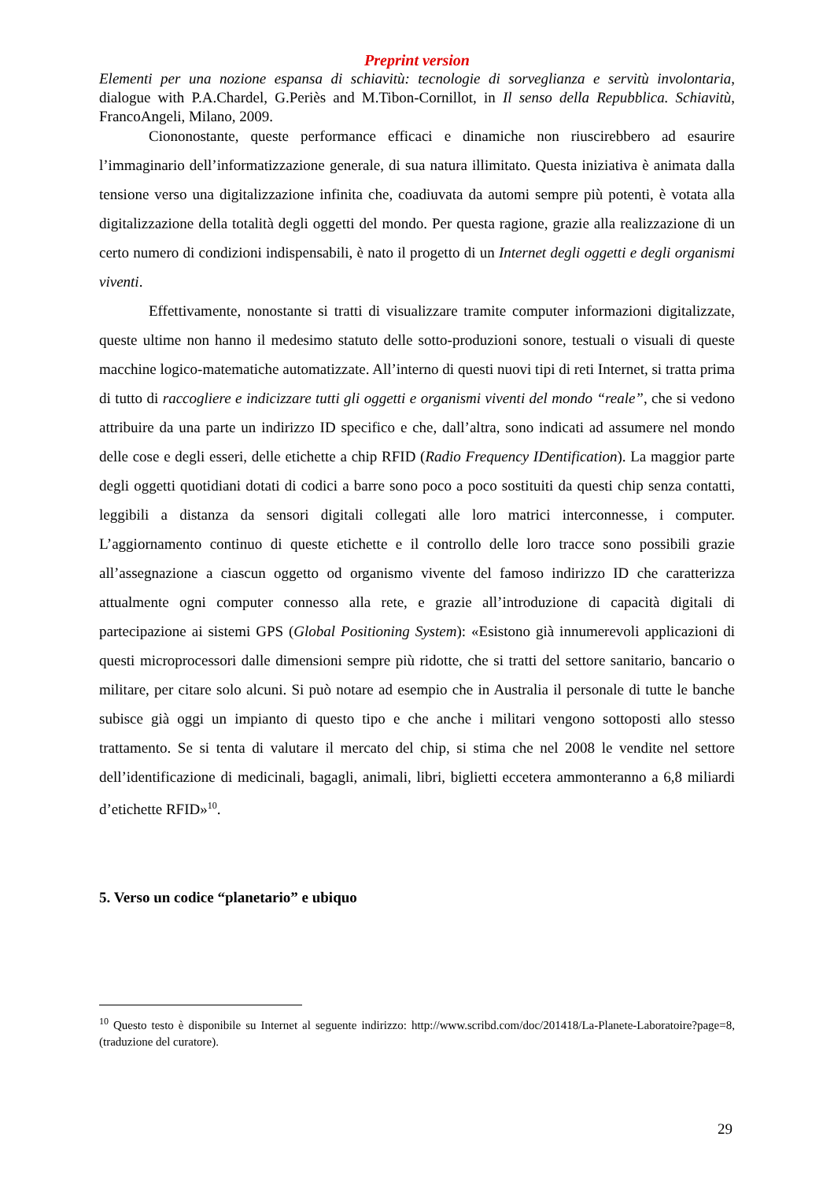Preprint version
Elementi per una nozione espansa di schiavitù: tecnologie di sorveglianza e servitù involontaria, dialogue with P.A.Chardel, G.Periès and M.Tibon-Cornillot, in Il senso della Repubblica. Schiavitù, FrancoAngeli, Milano, 2009.
Ciononostante, queste performance efficaci e dinamiche non riuscirebbero ad esaurire l’immaginario dell’informatizzazione generale, di sua natura illimitato. Questa iniziativa è animata dalla tensione verso una digitalizzazione infinita che, coadiuvata da automi sempre più potenti, è votata alla digitalizzazione della totalità degli oggetti del mondo. Per questa ragione, grazie alla realizzazione di un certo numero di condizioni indispensabili, è nato il progetto di un Internet degli oggetti e degli organismi viventi.
Effettivamente, nonostante si tratti di visualizzare tramite computer informazioni digitalizzate, queste ultime non hanno il medesimo statuto delle sotto-produzioni sonore, testuali o visuali di queste macchine logico-matematiche automatizzate. All’interno di questi nuovi tipi di reti Internet, si tratta prima di tutto di raccogliere e indicizzare tutti gli oggetti e organismi viventi del mondo “reale”, che si vedono attribuire da una parte un indirizzo ID specifico e che, dall’altra, sono indicati ad assumere nel mondo delle cose e degli esseri, delle etichette a chip RFID (Radio Frequency IDentification). La maggior parte degli oggetti quotidiani dotati di codici a barre sono poco a poco sostituiti da questi chip senza contatti, leggibili a distanza da sensori digitali collegati alle loro matrici interconnesse, i computer. L’aggiornamento continuo di queste etichette e il controllo delle loro tracce sono possibili grazie all’assegnazione a ciascun oggetto od organismo vivente del famoso indirizzo ID che caratterizza attualmente ogni computer connesso alla rete, e grazie all’introduzione di capacità digitali di partecipazione ai sistemi GPS (Global Positioning System): «Esistono già innumerevoli applicazioni di questi microprocessori dalle dimensioni sempre più ridotte, che si tratti del settore sanitario, bancario o militare, per citare solo alcuni. Si può notare ad esempio che in Australia il personale di tutte le banche subisce già oggi un impianto di questo tipo e che anche i militari vengono sottoposti allo stesso trattamento. Se si tenta di valutare il mercato del chip, si stima che nel 2008 le vendite nel settore dell’identificazione di medicinali, bagagli, animali, libri, biglietti eccetera ammonteranno a 6,8 miliardi d’etichette RFID»<sup>10</sup>.
5. Verso un codice “planetario” e ubiquo
<sup>10</sup> Questo testo è disponibile su Internet al seguente indirizzo: http://www.scribd.com/doc/201418/La-Planete-Laboratoire?page=8, (traduzione del curatore).
29